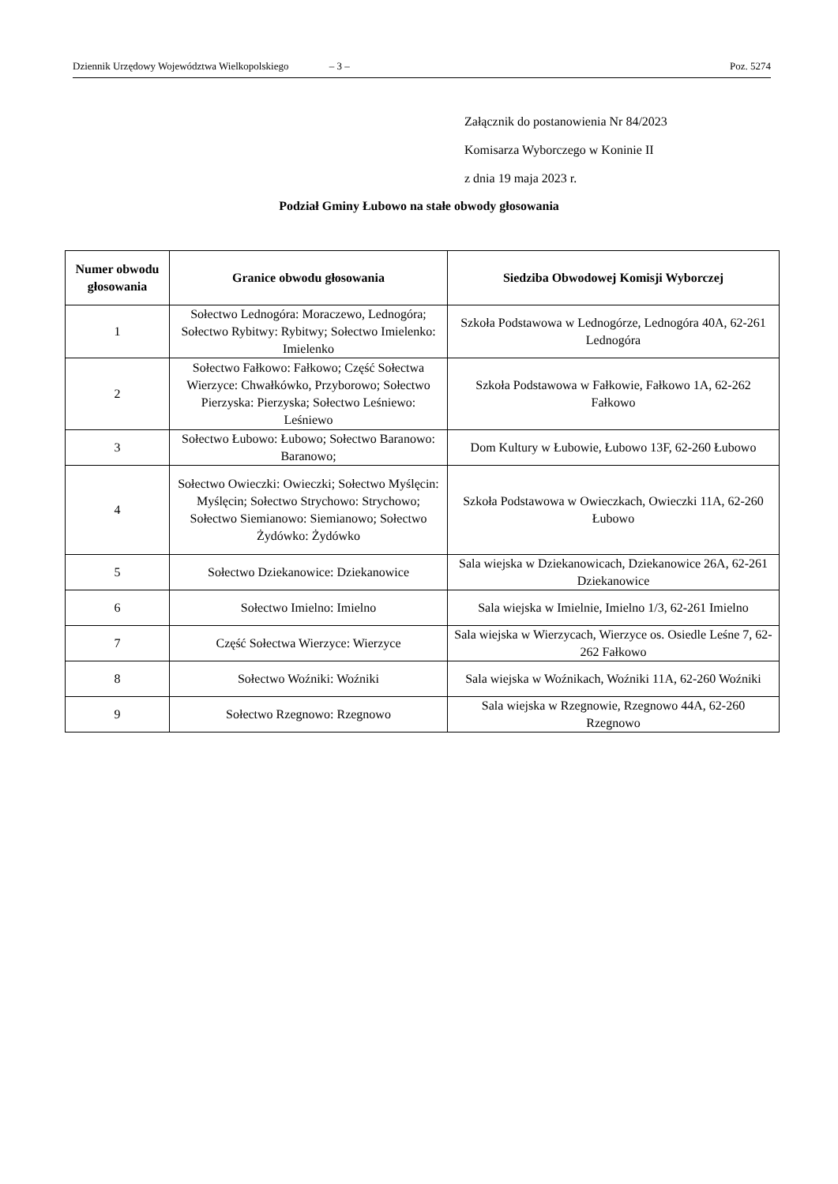Dziennik Urzędowy Województwa Wielkopolskiego – 3 – Poz. 5274
Załącznik do postanowienia Nr 84/2023
Komisarza Wyborczego w Koninie II
z dnia 19 maja 2023 r.
Podział Gminy Łubowo na stałe obwody głosowania
| Numer obwodu głosowania | Granice obwodu głosowania | Siedziba Obwodowej Komisji Wyborczej |
| --- | --- | --- |
| 1 | Sołectwo Lednogóra: Moraczewo, Lednogóra; Sołectwo Rybitwy: Rybitwy; Sołectwo Imielenko: Imielenko | Szkoła Podstawowa w Lednogórze, Lednogóra 40A, 62-261 Lednogóra |
| 2 | Sołectwo Fałkowo: Fałkowo; Część Sołectwa Wierzyce: Chwałkówko, Przyborowo; Sołectwo Pierzyska: Pierzyska; Sołectwo Leśniewo: Leśniewo | Szkoła Podstawowa w Fałkowie, Fałkowo 1A, 62-262 Fałkowo |
| 3 | Sołectwo Łubowo: Łubowo; Sołectwo Baranowo: Baranowo; | Dom Kultury w Łubowie, Łubowo 13F, 62-260 Łubowo |
| 4 | Sołectwo Owieczki: Owieczki; Sołectwo Myślęcin: Myślęcin; Sołectwo Strychowo: Strychowo; Sołectwo Siemianowo: Siemianowo; Sołectwo Żydówko: Żydówko | Szkoła Podstawowa w Owieczkach, Owieczki 11A, 62-260 Łubowo |
| 5 | Sołectwo Dziekanowice: Dziekanowice | Sala wiejska w Dziekanowicach, Dziekanowice 26A, 62-261 Dziekanowice |
| 6 | Sołectwo Imielno: Imielno | Sala wiejska w Imielnie, Imielno 1/3, 62-261 Imielno |
| 7 | Część Sołectwa Wierzyce: Wierzyce | Sala wiejska w Wierzycach, Wierzyce os. Osiedle Leśne 7, 62-262 Fałkowo |
| 8 | Sołectwo Woźniki: Woźniki | Sala wiejska w Woźnikach, Woźniki 11A, 62-260 Woźniki |
| 9 | Sołectwo Rzegnowo: Rzegnowo | Sala wiejska w Rzegnowie, Rzegnowo 44A, 62-260 Rzegnowo |